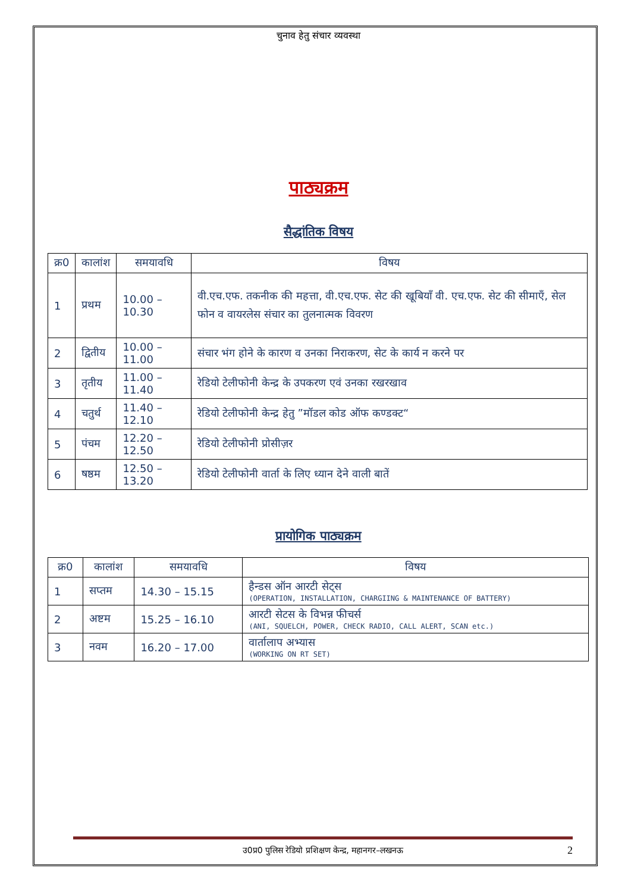चुनाव हेतु संचार व्यवस्था
पाठ्यक्रम
सैद्धांतिक विषय
| क्र0 | कालांश | समयावधि | विषय |
| --- | --- | --- | --- |
| 1 | प्रथम | 10.00 – 10.30 | वी.एच.एफ. तकनीक की महत्ता, वी.एच.एफ. सेट की खूबियाँ वी. एच.एफ. सेट की सीमाएँ, सेल फोन व वायरलेस संचार का तुलनात्मक विवरण |
| 2 | द्वितीय | 10.00 – 11.00 | संचार भंग होने के कारण व उनका निराकरण, सेट के कार्य न करने पर |
| 3 | तृतीय | 11.00 – 11.40 | रेडियो टेलीफोनी केन्द्र के उपकरण एवं उनका रखरखाव |
| 4 | चतुर्थ | 11.40 – 12.10 | रेडियो टेलीफोनी केन्द्र हेतु ”मॉडल कोड ऑफ कण्डक्ट“ |
| 5 | पंचम | 12.20 – 12.50 | रेडियो टेलीफोनी प्रोसीज़र |
| 6 | षष्ठम | 12.50 – 13.20 | रेडियो टेलीफोनी वार्ता के लिए ध्यान देने वाली बातें |
प्रायोगिक पाठ्यक्रम
| क्र0 | कालांश | समयावधि | विषय |
| --- | --- | --- | --- |
| 1 | सप्तम | 14.30 – 15.15 | हैन्डस ऑन आरटी सेट्स (OPERATION, INSTALLATION, CHARGIING & MAINTENANCE OF BATTERY) |
| 2 | अष्टम | 15.25 – 16.10 | आरटी सेटस के विभन्न फीचर्स (ANI, SQUELCH, POWER, CHECK RADIO, CALL ALERT, SCAN etc.) |
| 3 | नवम | 16.20 – 17.00 | वार्तालाप अभ्यास (WORKING ON RT SET) |
उ0प्र0 पुलिस रेडियो प्रशिक्षण केन्द्र, महानगर–लखनऊ 2